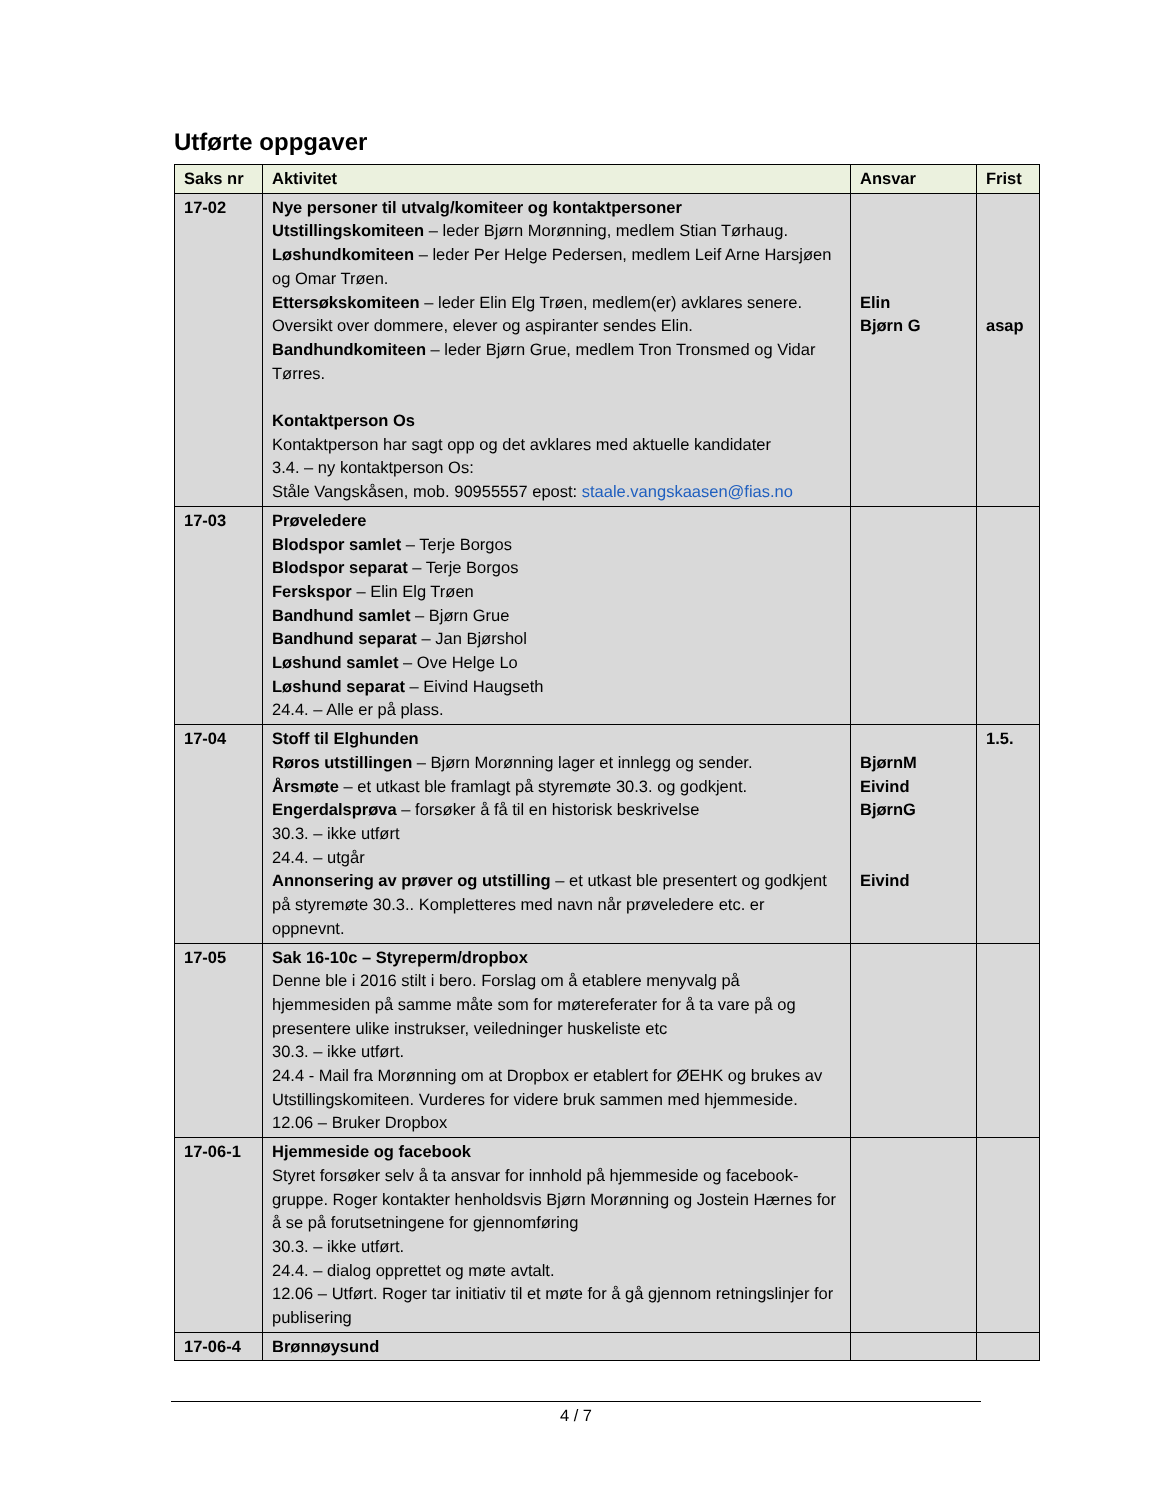Utførte oppgaver
| Saks nr | Aktivitet | Ansvar | Frist |
| --- | --- | --- | --- |
| 17-02 | Nye personer til utvalg/komiteer og kontaktpersoner Utstillingskomiteen – leder Bjørn Morønning, medlem Stian Tørhaug. Løshundkomiteen – leder Per Helge Pedersen, medlem Leif Arne Harsjøen og Omar Trøen. Ettersøkskomiteen – leder Elin Elg Trøen, medlem(er) avklares senere. Oversikt over dommere, elever og aspiranter sendes Elin. Bandhundkomiteen – leder Bjørn Grue, medlem Tron Tronsmed og Vidar Tørres. Kontaktperson Os Kontaktperson har sagt opp og det avklares med aktuelle kandidater 3.4. – ny kontaktperson Os: Ståle Vangskåsen, mob. 90955557 epost: staale.vangskaasen@fias.no | Elin Bjørn G | asap |
| 17-03 | Prøveledere Blodspor samlet – Terje Borgos Blodspor separat – Terje Borgos Ferskspor – Elin Elg Trøen Bandhund samlet – Bjørn Grue Bandhund separat – Jan Bjørshol Løshund samlet – Ove Helge Lo Løshund separat – Eivind Haugseth 24.4. – Alle er på plass. | | |
| 17-04 | Stoff til Elghunden Røros utstillingen – Bjørn Morønning lager et innlegg og sender. Årsmøte – et utkast ble framlagt på styremøte 30.3. og godkjent. Engerdalsprøva – forsøker å få til en historisk beskrivelse 30.3. – ikke utført 24.4. – utgår Annonsering av prøver og utstilling – et utkast ble presentert og godkjent på styremøte 30.3.. Kompletteres med navn når prøveledere etc. er oppnevnt. | BjørnM Eivind BjørnG Eivind | 1.5. |
| 17-05 | Sak 16-10c – Styreperm/dropbox Denne ble i 2016 stilt i bero. Forslag om å etablere menyvalg på hjemmesiden på samme måte som for møtereferater for å ta vare på og presentere ulike instrukser, veiledninger huskeliste etc 30.3. – ikke utført. 24.4 - Mail fra Morønning om at Dropbox er etablert for ØEHK og brukes av Utstillingskomiteen. Vurderes for videre bruk sammen med hjemmeside. 12.06 – Bruker Dropbox | | |
| 17-06-1 | Hjemmeside og facebook Styret forsøker selv å ta ansvar for innhold på hjemmeside og facebook-gruppe. Roger kontakter henholdsvis Bjørn Morønning og Jostein Hærnes for å se på forutsetningene for gjennomføring 30.3. – ikke utført. 24.4. – dialog opprettet og møte avtalt. 12.06 – Utført. Roger tar initiativ til et møte for å gå gjennom retningslinjer for publisering | | |
| 17-06-4 | Brønnøysund | | |
4 / 7